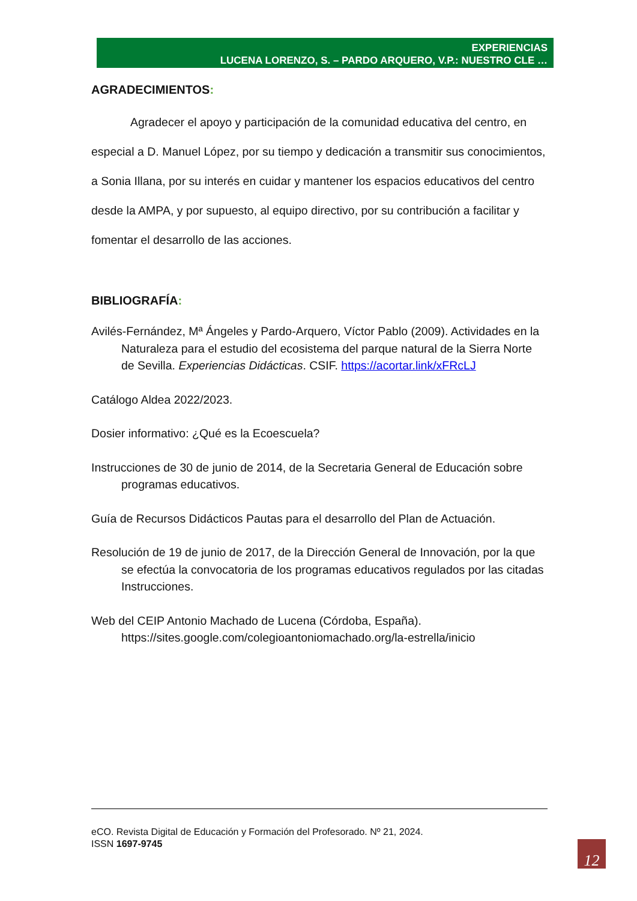EXPERIENCIAS
LUCENA LORENZO, S. – PARDO ARQUERO, V.P.: NUESTRO CLE …
AGRADECIMIENTOS:
Agradecer el apoyo y participación de la comunidad educativa del centro, en especial a D. Manuel López, por su tiempo y dedicación a transmitir sus conocimientos, a Sonia Illana, por su interés en cuidar y mantener los espacios educativos del centro desde la AMPA, y por supuesto, al equipo directivo, por su contribución a facilitar y fomentar el desarrollo de las acciones.
BIBLIOGRAFÍA:
Avilés-Fernández, Mª Ángeles y Pardo-Arquero, Víctor Pablo (2009). Actividades en la Naturaleza para el estudio del ecosistema del parque natural de la Sierra Norte de Sevilla. Experiencias Didácticas. CSIF. https://acortar.link/xFRcLJ
Catálogo Aldea 2022/2023.
Dosier informativo: ¿Qué es la Ecoescuela?
Instrucciones de 30 de junio de 2014, de la Secretaria General de Educación sobre programas educativos.
Guía de Recursos Didácticos Pautas para el desarrollo del Plan de Actuación.
Resolución de 19 de junio de 2017, de la Dirección General de Innovación, por la que se efectúa la convocatoria de los programas educativos regulados por las citadas Instrucciones.
Web del CEIP Antonio Machado de Lucena (Córdoba, España). https://sites.google.com/colegioantoniomachado.org/la-estrella/inicio
eCO. Revista Digital de Educación y Formación del Profesorado. Nº 21, 2024.
ISSN 1697-9745
12